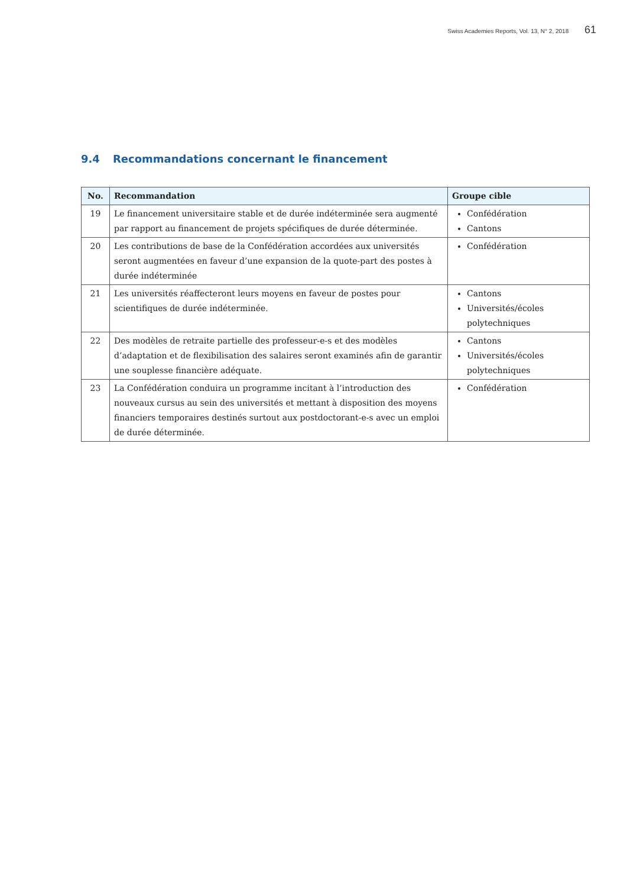Swiss Academies Reports, Vol. 13, N° 2, 2018 61
9.4 Recommandations concernant le financement
| No. | Recommandation | Groupe cible |
| --- | --- | --- |
| 19 | Le financement universitaire stable et de durée indéterminée sera augmenté par rapport au financement de projets spécifiques de durée déterminée. | Confédération Cantons |
| 20 | Les contributions de base de la Confédération accordées aux universités seront augmentées en faveur d’une expansion de la quote-part des postes à durée indéterminée | Confédération |
| 21 | Les universités réaffecteront leurs moyens en faveur de postes pour scientifiques de durée indéterminée. | Cantons Universités/écoles polytechniques |
| 22 | Des modèles de retraite partielle des professeur-e-s et des modèles d’adaptation et de flexibilisation des salaires seront examinés afin de garantir une souplesse financière adéquate. | Cantons Universités/écoles polytechniques |
| 23 | La Confédération conduira un programme incitant à l’introduction des nouveaux cursus au sein des universités et mettant à disposition des moyens financiers temporaires destinés surtout aux postdoctorant-e-s avec un emploi de durée déterminée. | Confédération |